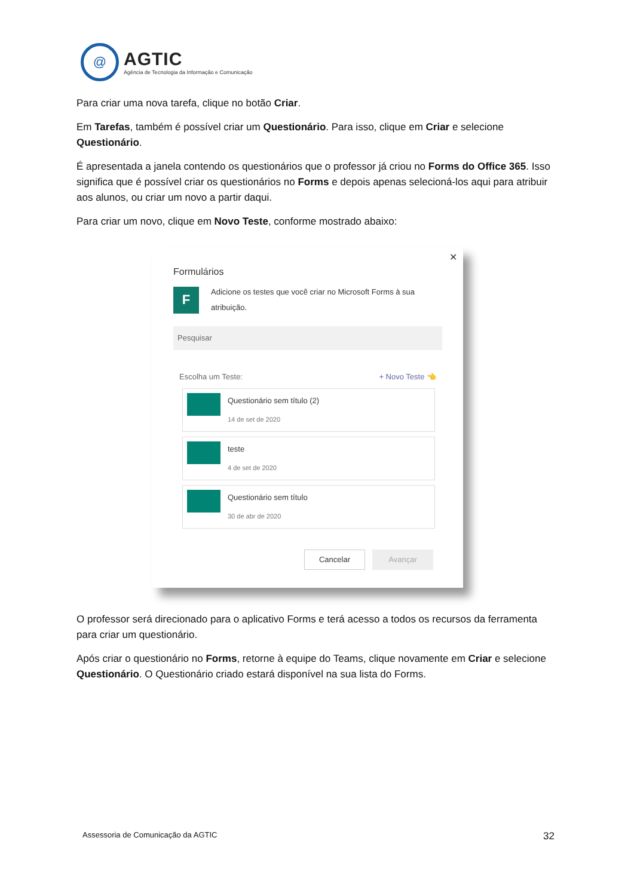@
AGTIC
Agência de Tecnologia da Informação e Comunicação
Para criar uma nova tarefa, clique no botão Criar.
Em Tarefas, também é possível criar um Questionário. Para isso, clique em Criar e selecione Questionário.
É apresentada a janela contendo os questionários que o professor já criou no Forms do Office 365. Isso significa que é possível criar os questionários no Forms e depois apenas selecioná-los aqui para atribuir aos alunos, ou criar um novo a partir daqui.
Para criar um novo, clique em Novo Teste, conforme mostrado abaixo:
✕
Formulários
F
Adicione os testes que você criar no Microsoft Forms à sua atribuição.
Pesquisar
Escolha um Teste: + Novo Teste 👈
Questionário sem título (2)
14 de set de 2020
teste
4 de set de 2020
Questionário sem título
30 de abr de 2020
Cancelar Avançar
O professor será direcionado para o aplicativo Forms e terá acesso a todos os recursos da ferramenta para criar um questionário.
Após criar o questionário no Forms, retorne à equipe do Teams, clique novamente em Criar e selecione Questionário. O Questionário criado estará disponível na sua lista do Forms.
Assessoria de Comunicação da AGTIC 32